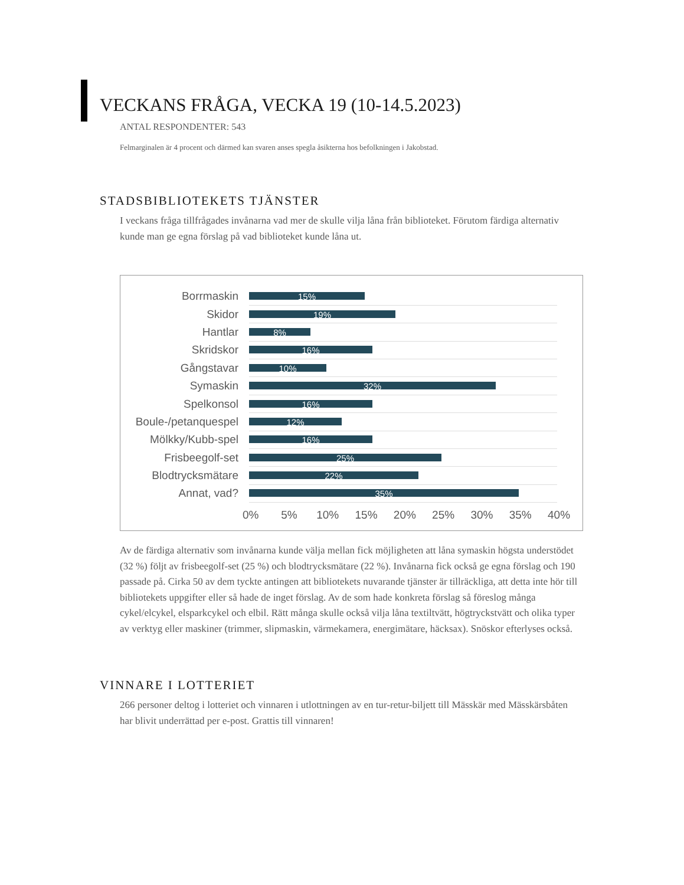VECKANS FRÅGA, VECKA 19 (10-14.5.2023)
ANTAL RESPONDENTER: 543
Felmarginalen är 4 procent och därmed kan svaren anses spegla åsikterna hos befolkningen i Jakobstad.
STADSBIBLIOTEKETS TJÄNSTER
I veckans fråga tillfrågades invånarna vad mer de skulle vilja låna från biblioteket. Förutom färdiga alternativ kunde man ge egna förslag på vad biblioteket kunde låna ut.
Borrmaskin
15%
Skidor
19%
Hantlar
8%
Skridskor
16%
Gångstavar
10%
Symaskin
32%
Spelkonsol
16%
Boule-/petanquespel
12%
Mölkky/Kubb-spel
16%
Frisbeegolf-set
25%
Blodtrycksmätare
22%
Annat, vad?
35%
0% 5% 10% 15% 20% 25% 30% 35% 40%
Av de färdiga alternativ som invånarna kunde välja mellan fick möjligheten att låna symaskin högsta understödet (32 %) följt av frisbeegolf-set (25 %) och blodtrycksmätare (22 %). Invånarna fick också ge egna förslag och 190 passade på. Cirka 50 av dem tyckte antingen att bibliotekets nuvarande tjänster är tillräckliga, att detta inte hör till bibliotekets uppgifter eller så hade de inget förslag. Av de som hade konkreta förslag så föreslog många cykel/elcykel, elsparkcykel och elbil. Rätt många skulle också vilja låna textiltvätt, högtryckstvätt och olika typer av verktyg eller maskiner (trimmer, slipmaskin, värmekamera, energimätare, häcksax). Snöskor efterlyses också.
VINNARE I LOTTERIET
266 personer deltog i lotteriet och vinnaren i utlottningen av en tur-retur-biljett till Mässkär med Mässkärsbåten har blivit underrättad per e-post. Grattis till vinnaren!